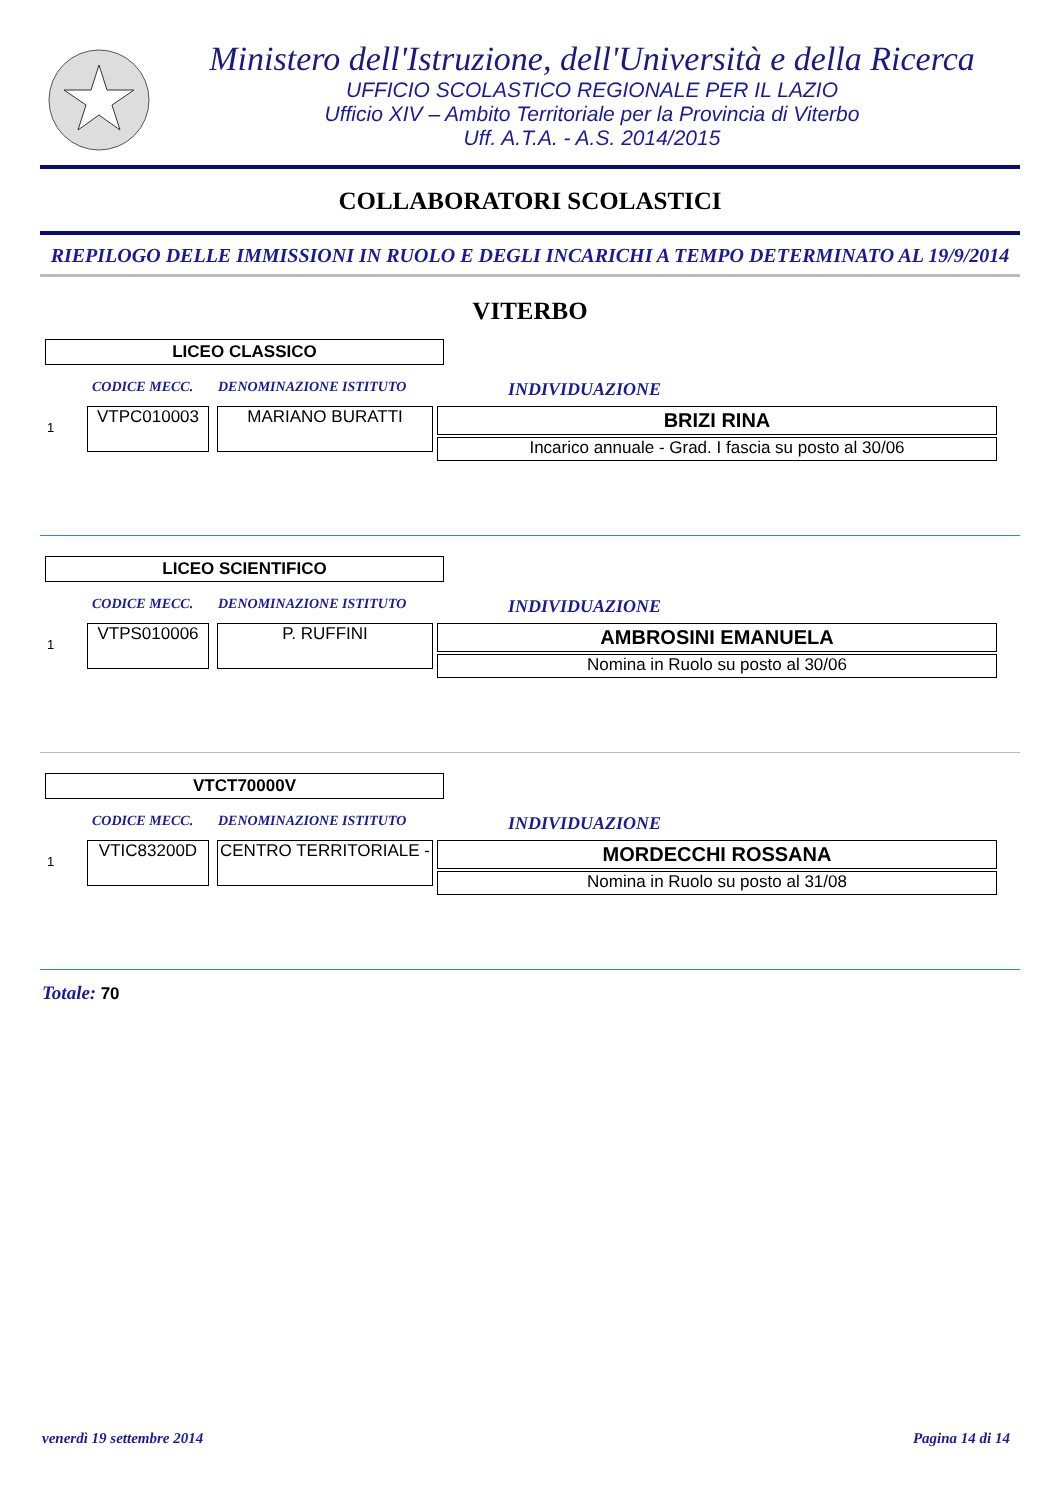Ministero dell'Istruzione, dell'Università e della Ricerca
UFFICIO SCOLASTICO REGIONALE PER IL LAZIO
Ufficio XIV – Ambito Territoriale per la Provincia di Viterbo
Uff. A.T.A. - A.S. 2014/2015
COLLABORATORI SCOLASTICI
RIEPILOGO DELLE IMMISSIONI IN RUOLO E DEGLI INCARICHI A TEMPO DETERMINATO AL 19/9/2014
VITERBO
LICEO CLASSICO
CODICE MECC. DENOMINAZIONE ISTITUTO INDIVIDUAZIONE
1
VTPC010003 MARIANO BURATTI
BRIZI RINA
Incarico annuale - Grad. I fascia su posto al 30/06
LICEO SCIENTIFICO
CODICE MECC. DENOMINAZIONE ISTITUTO INDIVIDUAZIONE
1
VTPS010006 P. RUFFINI
AMBROSINI EMANUELA
Nomina in Ruolo su posto al 30/06
VTCT70000V
CODICE MECC. DENOMINAZIONE ISTITUTO INDIVIDUAZIONE
1
VTIC83200D CENTRO TERRITORIALE -
MORDECCHI ROSSANA
Nomina in Ruolo su posto al 31/08
Totale: 70
venerdì 19 settembre 2014 Pagina 14 di 14